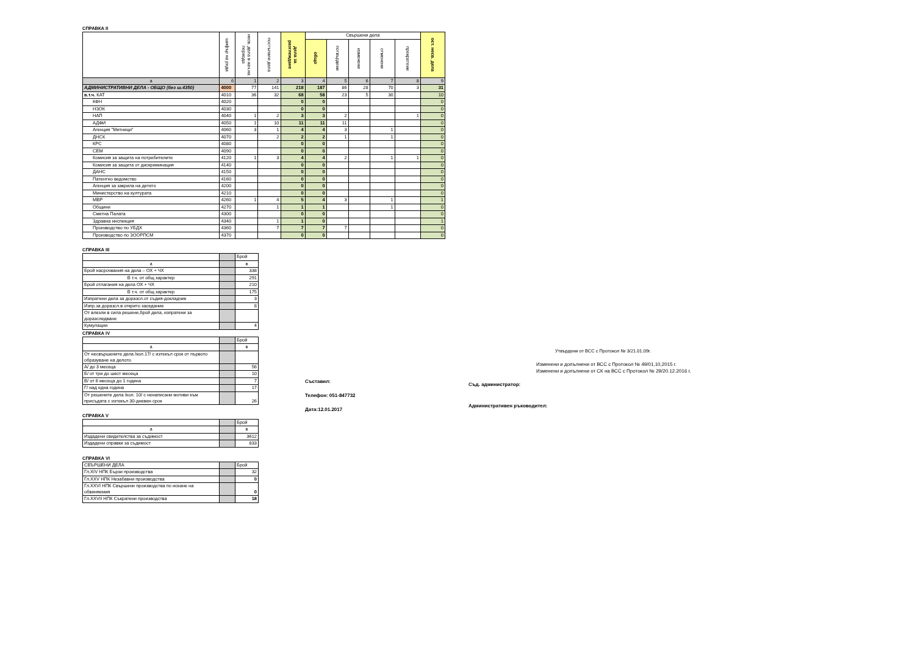СПРАВКА II
| | шифър на реда | несв. дела в нач.на периода | постъпили дела | дела за разглеждане | Свършени дела | | | | | ост. несв. дела |
| --- | --- | --- | --- | --- | --- | --- | --- | --- | --- | --- |
| | | | | | общо | потвърдени | изменени | отменени | прекратени | |
| а | б | 1 | 2 | 3 | 4 | 5 | 6 | 7 | 8 | 9 |
| АДМИНИСТРАТИВНИ ДЕЛА - ОБЩО (без ш.4350) | 4000 | 77 | 141 | 218 | 187 | 86 | 28 | 70 | 3 | 31 |
| в.т.ч. КАТ | 4010 | 36 | 32 | 68 | 58 | 23 | 5 | 30 | | 10 |
| КФН | 4020 | | | 0 | 0 | | | | | 0 |
| НЗОК | 4030 | | | 0 | 0 | | | | | 0 |
| НАП | 4040 | 1 | 2 | 3 | 3 | 2 | | | 1 | 0 |
| АДФИ | 4050 | 1 | 10 | 11 | 11 | 11 | | | | 0 |
| Агенция "Митници" | 4060 | 3 | 1 | 4 | 4 | 3 | | 1 | | 0 |
| ДНСК | 4070 | | 2 | 2 | 2 | 1 | | 1 | | 0 |
| КРС | 4080 | | | 0 | 0 | | | | | 0 |
| СЕМ | 4090 | | | 0 | 0 | | | | | 0 |
| Комисия за защита на потребителите | 4120 | 1 | 3 | 4 | 4 | 2 | | 1 | 1 | 0 |
| Комисия за защита от дискриминация | 4140 | | | 0 | 0 | | | | | 0 |
| ДАНС | 4150 | | | 0 | 0 | | | | | 0 |
| Патентно ведомство | 4160 | | | 0 | 0 | | | | | 0 |
| Агенция за закрила на детето | 4200 | | | 0 | 0 | | | | | 0 |
| Министерство на културата | 4210 | | | 0 | 0 | | | | | 0 |
| МВР | 4260 | 1 | 4 | 5 | 4 | 3 | | 1 | | 1 |
| Общини | 4270 | | 1 | 1 | 1 | | | 1 | | 0 |
| Сметна Палата | 4300 | | | 0 | 0 | | | | | 0 |
| Здравна инспекция | 4340 | | 1 | 1 | 0 | | | | | 1 |
| Производство по УБДХ | 4360 | | 7 | 7 | 7 | 7 | | | | 0 |
| Производство по ЗООРПСМ | 4370 | | | 0 | 0 | | | | | 0 |
СПРАВКА III
| | | Брой |
| а | | в |
| Брой насрочвания на дела – ОХ + ЧХ | | 338 |
| В т.ч. от общ характер | | 291 |
| Брой отлагания на дела ОХ + ЧХ | | 210 |
| В т.ч. от общ характер | | 175 |
| Изпратени дела за доразсл.от съдия-докладчик | | 3 |
| Изпр.за доразсл.в открито заседание | | 8 |
| От влезли в сила решени,брой дела, изпратени за доразследване | | |
| Кумулации | | 4 |
СПРАВКА IV
| | | Брой |
| а | | в |
| От несвършените дела /кол.17/ с изтекъл срок от първото образуване на делото | | |
| А/ до 3 месеца | | 56 |
| Б/ от три до шест месеца | | 10 |
| В/ от 6 месеца до 1 година | | 7 |
| Г/ над една година | | 17 |
| От решените дела /кол. 10/ с ненаписани мотиви към присъдата с изтекъл 30-дневен срок | | 26 |
СПРАВКА V
| | | Брой |
| а | | в |
| Издадени свидетелства за съдимост | | 3612 |
| Издадени справки за съдимост | | 833 |
СПРАВКА VI
| СВЪРШЕНИ ДЕЛА | | Брой |
| Гл.XIV НПК Бързи производства | | 32 |
| Гл.XXV НПК Незабавни производства | | 0 |
| Гл.XXVI НПК Свършени производства по искане на обвиняемия | | 0 |
| Гл.XXVII НПК Съкратени производства | | 18 |
Съставил:
Телефон: 051-847732
Дата:12.01.2017
Утвърдени от ВСС с Протокол № 3/21.01.09г.
Изменени и допълнени от ВСС с Протокол № 49/01,10,2015 г.
Изменени и допълнени от СК на ВСС с Протокол № 29/20.12.2016 г.
Съд. администратор:
Административен ръководител: